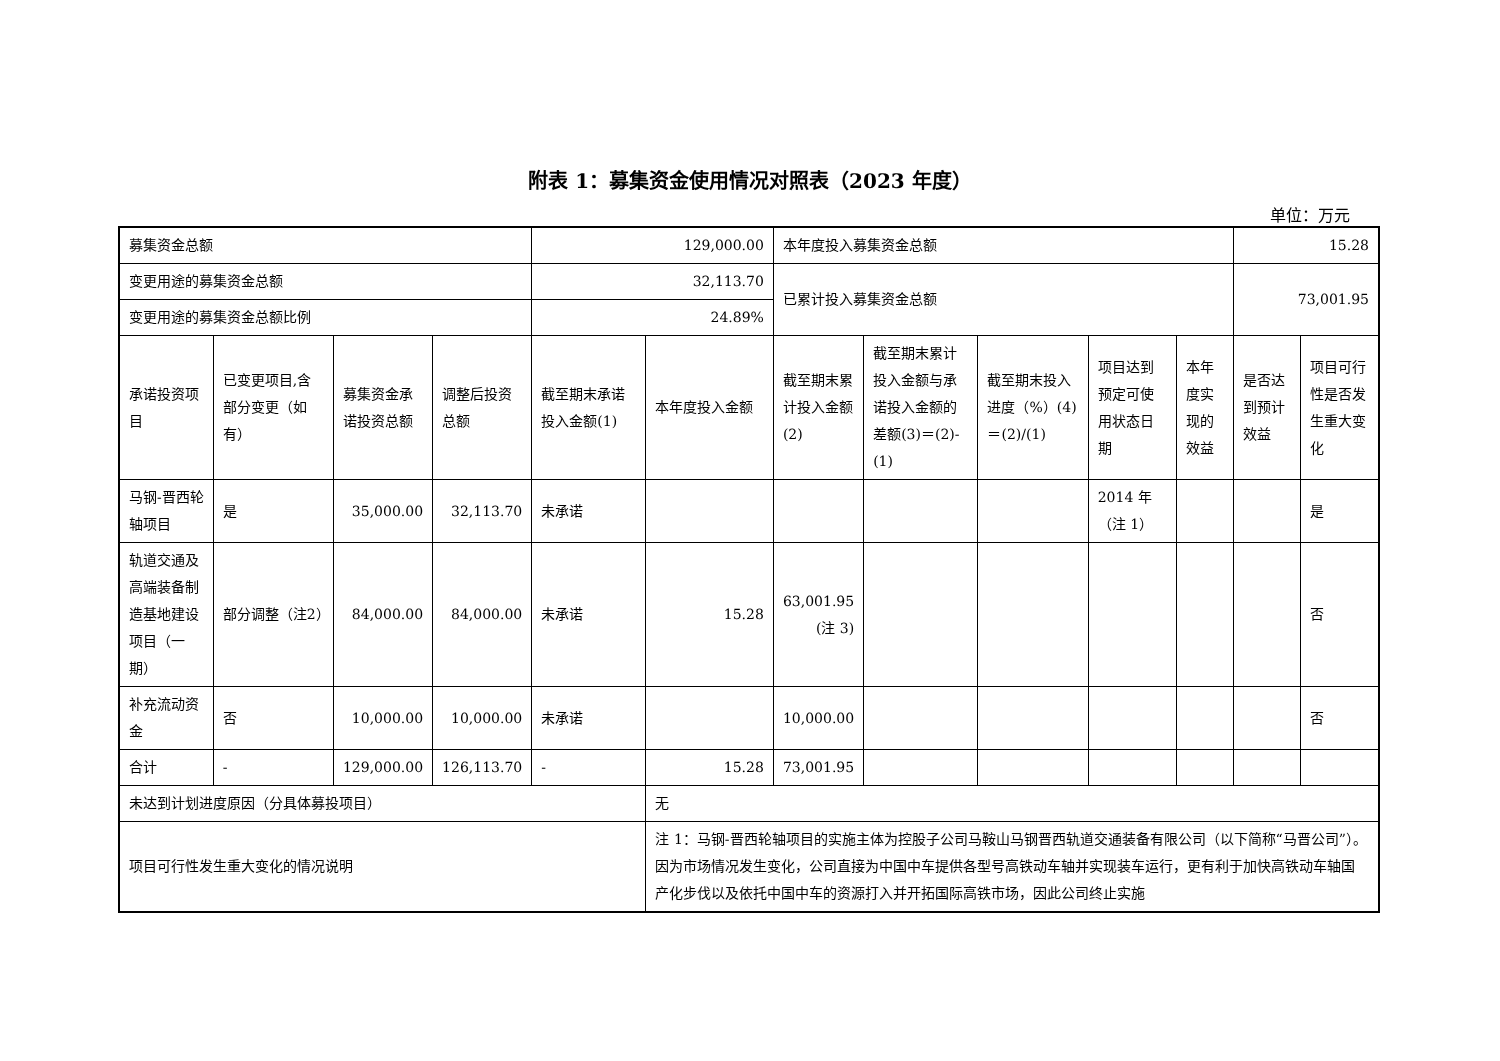附表 1：募集资金使用情况对照表（2023 年度）
单位：万元
| 募集资金总额 | | | | 129,000.00 | | 本年度投入募集资金总额 | | | | | 15.28 | |
| 变更用途的募集资金总额 | | | | 32,113.70 | | 已累计投入募集资金总额 | | | | | 73,001.95 | |
| 变更用途的募集资金总额比例 | | | | 24.89% | | | | | | | | |
| 承诺投资项目 | 已变更项目,含部分变更（如有） | 募集资金承诺投资总额 | 调整后投资总额 | 截至期末承诺投入金额(1) | 本年度投入金额 | 截至期末累计投入金额(2) | 截至期末累计投入金额与承诺投入金额的差额(3)＝(2)-(1) | 截至期末投入进度（%）(4)＝(2)/(1) | 项目达到预定可使用状态日期 | 本年度实现的效益 | 是否达到预计效益 | 项目可行性是否发生重大变化 |
| 马钢-晋西轮轴项目 | 是 | 35,000.00 | 32,113.70 | 未承诺 | | | | | 2014 年（注 1） | | | 是 |
| 轨道交通及高端装备制造基地建设项目（一期） | 部分调整（注2） | 84,000.00 | 84,000.00 | 未承诺 | 15.28 | 63,001.95 (注 3) | | | | | | 否 |
| 补充流动资金 | 否 | 10,000.00 | 10,000.00 | 未承诺 | | 10,000.00 | | | | | | 否 |
| 合计 | - | 129,000.00 | 126,113.70 | - | 15.28 | 73,001.95 | | | | | | |
| 未达到计划进度原因（分具体募投项目） | | | | | 无 | | | | | | | |
| 项目可行性发生重大变化的情况说明 | | | | | 注 1：马钢-晋西轮轴项目的实施主体为控股子公司马鞍山马钢晋西轨道交通装备有限公司（以下简称“马晋公司”）。因为市场情况发生变化，公司直接为中国中车提供各型号高铁动车轴并实现装车运行，更有利于加快高铁动车轴国产化步伐以及依托中国中车的资源打入并开拓国际高铁市场，因此公司终止实施 | | | | | | | |